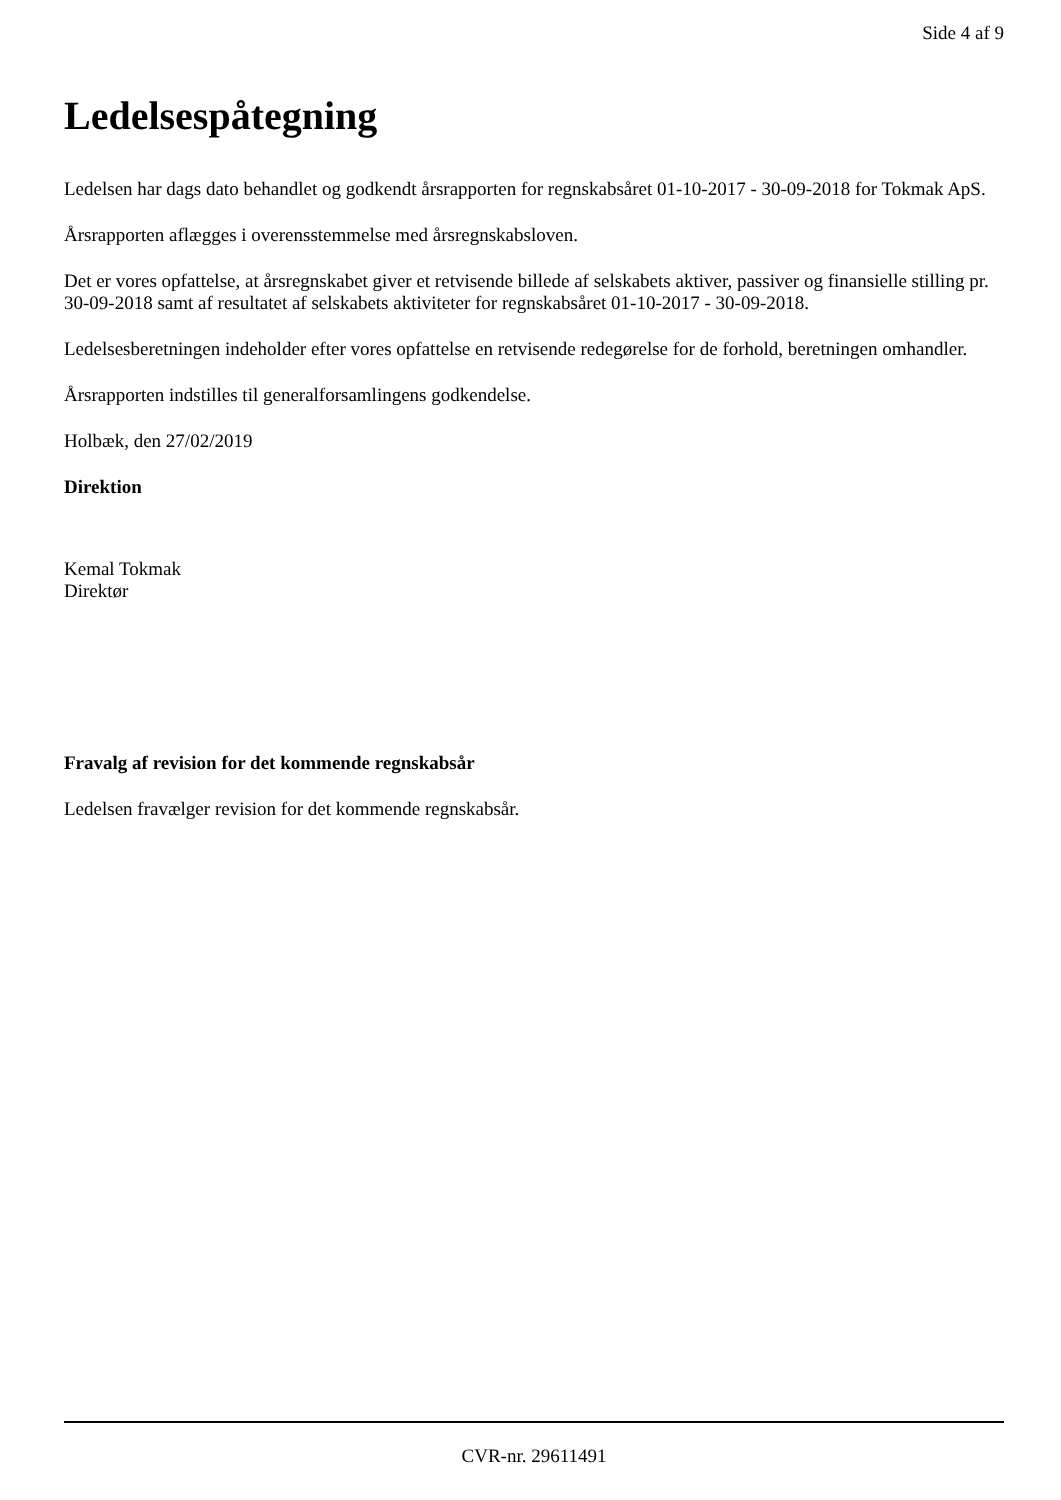Side 4 af 9
Ledelsespåtegning
Ledelsen har dags dato behandlet og godkendt årsrapporten for regnskabsåret 01-10-2017 - 30-09-2018 for Tokmak ApS.
Årsrapporten aflægges i overensstemmelse med årsregnskabsloven.
Det er vores opfattelse, at årsregnskabet giver et retvisende billede af selskabets aktiver, passiver og finansielle stilling pr. 30-09-2018 samt af resultatet af selskabets aktiviteter for regnskabsåret 01-10-2017 - 30-09-2018.
Ledelsesberetningen indeholder efter vores opfattelse en retvisende redegørelse for de forhold, beretningen omhandler.
Årsrapporten indstilles til generalforsamlingens godkendelse.
Holbæk, den 27/02/2019
Direktion
Kemal Tokmak
Direktør
Fravalg af revision for det kommende regnskabsår
Ledelsen fravælger revision for det kommende regnskabsår.
CVR-nr. 29611491